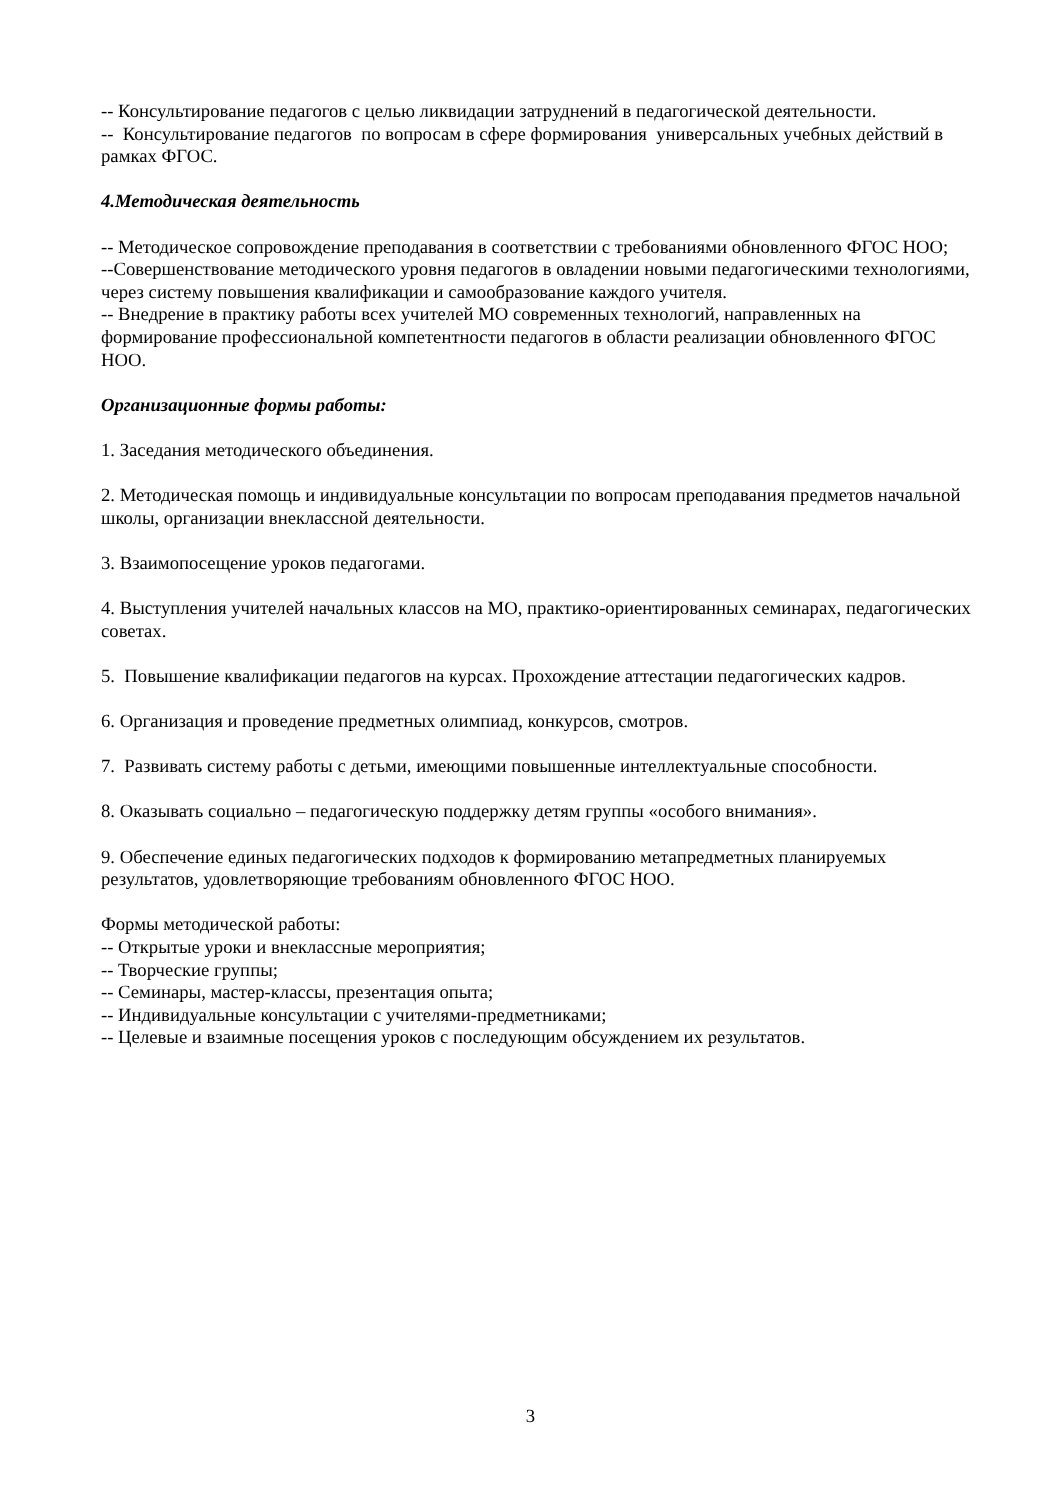-- Консультирование педагогов с целью ликвидации затруднений в педагогической деятельности.
-- Консультирование педагогов по вопросам в сфере формирования универсальных учебных действий в рамках ФГОС.
4.Методическая деятельность
-- Методическое сопровождение преподавания в соответствии с требованиями обновленного ФГОС НОО;
--Совершенствование методического уровня педагогов в овладении новыми педагогическими технологиями, через систему повышения квалификации и самообразование каждого учителя.
-- Внедрение в практику работы всех учителей МО современных технологий, направленных на формирование профессиональной компетентности педагогов в области реализации обновленного ФГОС НОО.
Организационные формы работы:
1. Заседания методического объединения.
2. Методическая помощь и индивидуальные консультации по вопросам преподавания предметов начальной школы, организации внеклассной деятельности.
3. Взаимопосещение уроков педагогами.
4. Выступления учителей начальных классов на МО, практико-ориентированных семинарах, педагогических советах.
5. Повышение квалификации педагогов на курсах. Прохождение аттестации педагогических кадров.
6. Организация и проведение предметных олимпиад, конкурсов, смотров.
7. Развивать систему работы с детьми, имеющими повышенные интеллектуальные способности.
8. Оказывать социально – педагогическую поддержку детям группы «особого внимания».
9. Обеспечение единых педагогических подходов к формированию метапредметных планируемых результатов, удовлетворяющие требованиям обновленного ФГОС НОО.
Формы методической работы:
-- Открытые уроки и внеклассные мероприятия;
-- Творческие группы;
-- Семинары, мастер-классы, презентация опыта;
-- Индивидуальные консультации с учителями-предметниками;
-- Целевые и взаимные посещения уроков с последующим обсуждением их результатов.
3